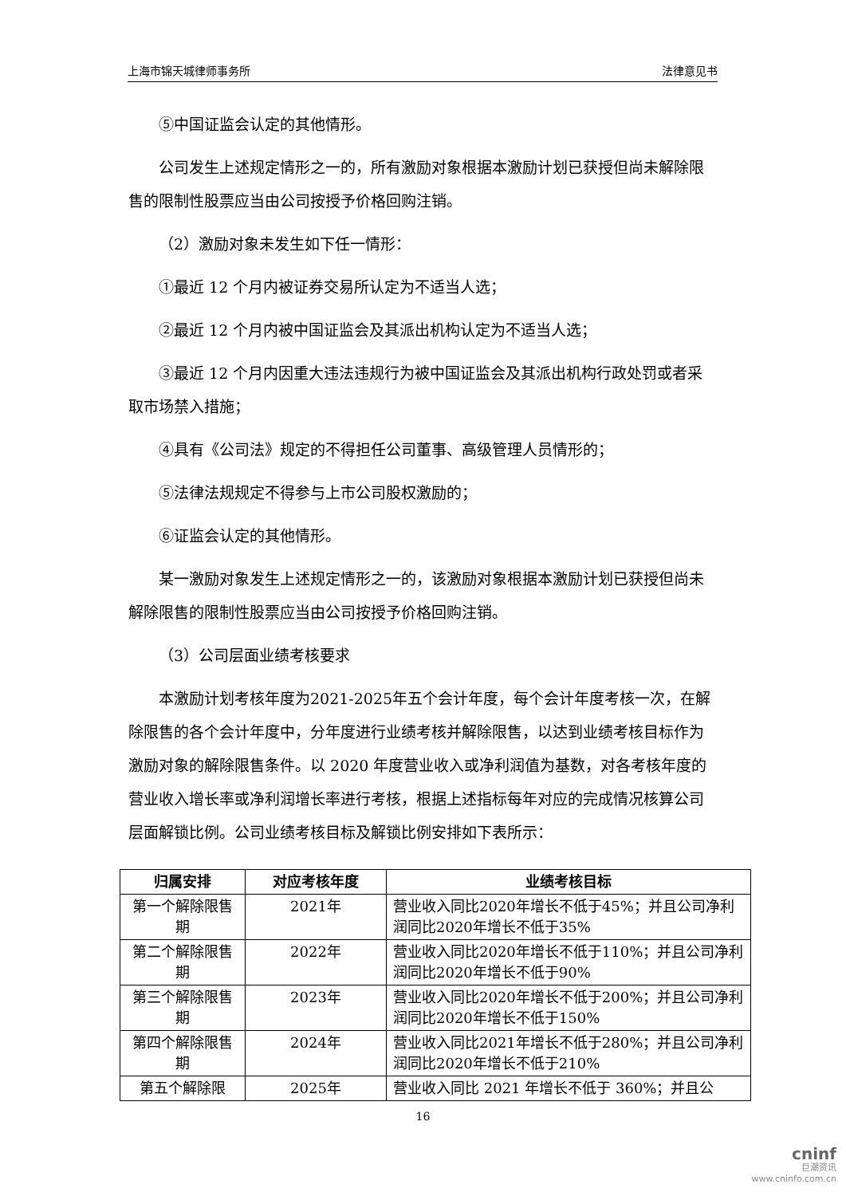上海市锦天城律师事务所 法律意见书
⑤中国证监会认定的其他情形。
公司发生上述规定情形之一的，所有激励对象根据本激励计划已获授但尚未解除限售的限制性股票应当由公司按授予价格回购注销。
（2）激励对象未发生如下任一情形：
①最近 12 个月内被证券交易所认定为不适当人选；
②最近 12 个月内被中国证监会及其派出机构认定为不适当人选；
③最近 12 个月内因重大违法违规行为被中国证监会及其派出机构行政处罚或者采取市场禁入措施；
④具有《公司法》规定的不得担任公司董事、高级管理人员情形的；
⑤法律法规规定不得参与上市公司股权激励的；
⑥证监会认定的其他情形。
某一激励对象发生上述规定情形之一的，该激励对象根据本激励计划已获授但尚未解除限售的限制性股票应当由公司按授予价格回购注销。
（3）公司层面业绩考核要求
本激励计划考核年度为2021-2025年五个会计年度，每个会计年度考核一次，在解除限售的各个会计年度中，分年度进行业绩考核并解除限售，以达到业绩考核目标作为激励对象的解除限售条件。以 2020 年度营业收入或净利润值为基数，对各考核年度的营业收入增长率或净利润增长率进行考核，根据上述指标每年对应的完成情况核算公司层面解锁比例。公司业绩考核目标及解锁比例安排如下表所示：
| 归属安排 | 对应考核年度 | 业绩考核目标 |
| --- | --- | --- |
| 第一个解除限售期 | 2021年 | 营业收入同比2020年增长不低于45%；并且公司净利润同比2020年增长不低于35% |
| 第二个解除限售期 | 2022年 | 营业收入同比2020年增长不低于110%；并且公司净利润同比2020年增长不低于90% |
| 第三个解除限售期 | 2023年 | 营业收入同比2020年增长不低于200%；并且公司净利润同比2020年增长不低于150% |
| 第四个解除限售期 | 2024年 | 营业收入同比2021年增长不低于280%；并且公司净利润同比2020年增长不低于210% |
| 第五个解除限 | 2025年 | 营业收入同比 2021 年增长不低于 360%；并且公 |
16
cninf
巨潮资讯
www.cninfo.com.cn